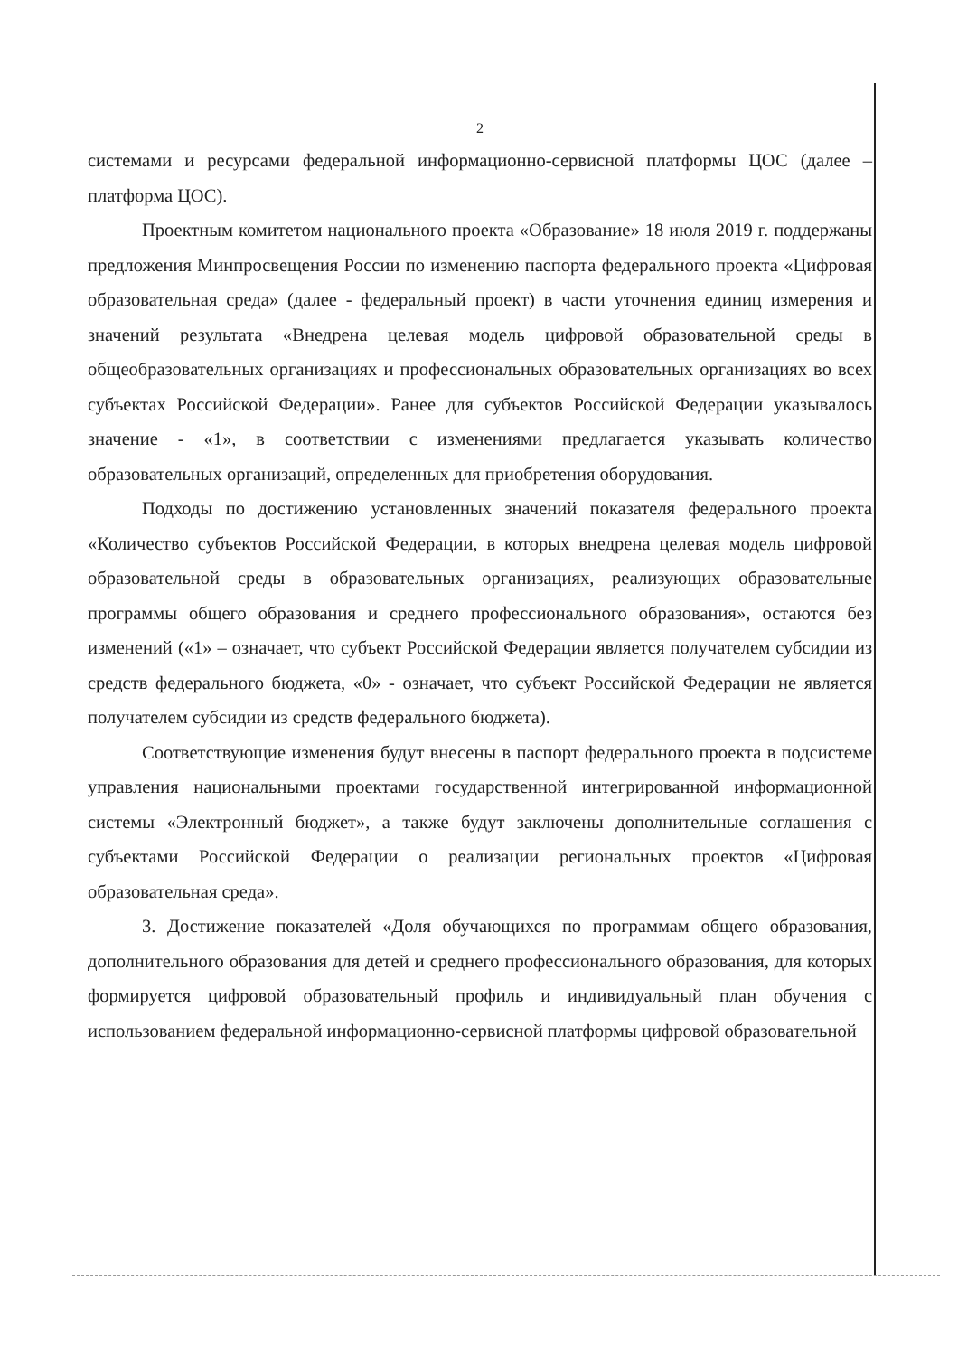2
системами и ресурсами федеральной информационно-сервисной платформы ЦОС (далее – платформа ЦОС).
Проектным комитетом национального проекта «Образование» 18 июля 2019 г. поддержаны предложения Минпросвещения России по изменению паспорта федерального проекта «Цифровая образовательная среда» (далее - федеральный проект) в части уточнения единиц измерения и значений результата «Внедрена целевая модель цифровой образовательной среды в общеобразовательных организациях и профессиональных образовательных организациях во всех субъектах Российской Федерации». Ранее для субъектов Российской Федерации указывалось значение - «1», в соответствии с изменениями предлагается указывать количество образовательных организаций, определенных для приобретения оборудования.
Подходы по достижению установленных значений показателя федерального проекта «Количество субъектов Российской Федерации, в которых внедрена целевая модель цифровой образовательной среды в образовательных организациях, реализующих образовательные программы общего образования и среднего профессионального образования», остаются без изменений («1» – означает, что субъект Российской Федерации является получателем субсидии из средств федерального бюджета, «0» - означает, что субъект Российской Федерации не является получателем субсидии из средств федерального бюджета).
Соответствующие изменения будут внесены в паспорт федерального проекта в подсистеме управления национальными проектами государственной интегрированной информационной системы «Электронный бюджет», а также будут заключены дополнительные соглашения с субъектами Российской Федерации о реализации региональных проектов «Цифровая образовательная среда».
3. Достижение показателей «Доля обучающихся по программам общего образования, дополнительного образования для детей и среднего профессионального образования, для которых формируется цифровой образовательный профиль и индивидуальный план обучения с использованием федеральной информационно-сервисной платформы цифровой образовательной